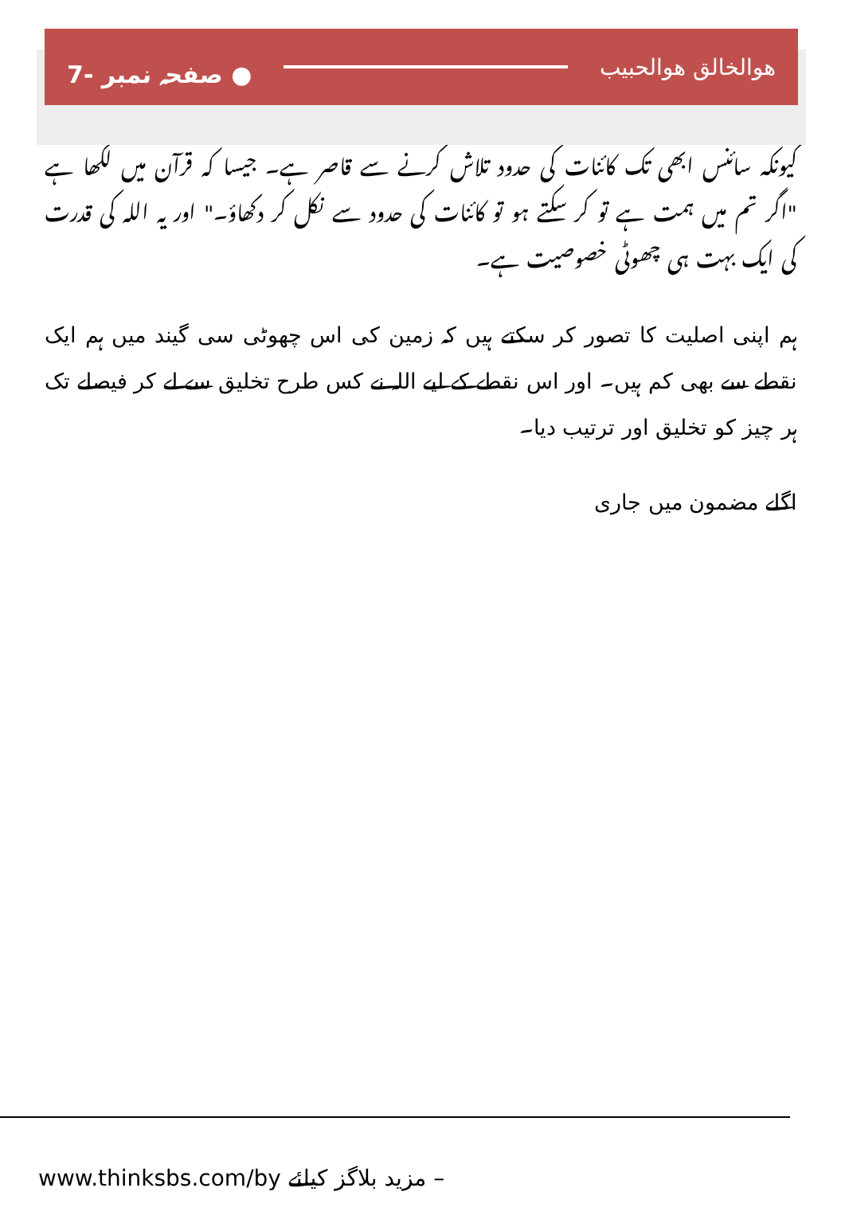ھوالخالق ھوالحبیب ● صفحہ نمبر -7
کیونکہ سائنس ابھی تک کائنات کی حدود تلاش کرنے سے قاصر ہے۔ جیسا کہ قرآن میں لکھا ہے "اگر تم میں ہمت ہے تو کر سکتے ہو تو کائنات کی حدود سے نکل کر دکھاؤ۔" اور یہ اللہ کی قدرت کی ایک بہت ہی چھوٹی خصوصیت ہے۔
ہم اپنی اصلیت کا تصور کر سکتے ہیں کہ زمین کی اس چھوٹی سی گیند میں ہم ایک نقطے سے بھی کم ہیں۔ اور اس نقطے کے لیے اللہ نے کس طرح تخلیق سے لے کر فیصلے تک ہر چیز کو تخلیق اور ترتیب دیا۔
اگلے مضمون میں جاری
www.thinksbs.com/by مزید بلاگز کیلئے –